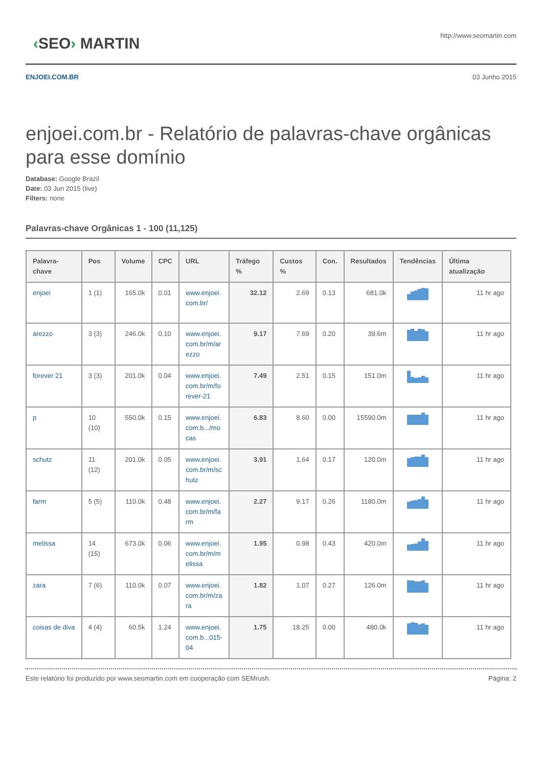‹SEO› MARTIN
http://www.seomartin.com
ENJOEI.COM.BR 03 Junho 2015
enjoei.com.br - Relatório de palavras-chave orgânicas para esse domínio
Database: Google Brazil
Date: 03 Jun 2015 (live)
Filters: none
Palavras-chave Orgânicas 1 - 100 (11,125)
| Palavra-chave | Pos | Volume | CPC | URL | Tráfego % | Custos % | Con. | Resultados | Tendências | Última atualização |
| --- | --- | --- | --- | --- | --- | --- | --- | --- | --- | --- |
| enjoei | 1 (1) | 165.0k | 0.01 | www.enjoei. com.br/ | 32.12 | 2.69 | 0.13 | 681.0k | | 11 hr ago |
| arezzo | 3 (3) | 246.0k | 0.10 | www.enjoei. com.br/m/ar ezzo | 9.17 | 7.69 | 0.20 | 39.6m | | 11 hr ago |
| forever 21 | 3 (3) | 201.0k | 0.04 | www.enjoei. com.br/m/fo rever-21 | 7.49 | 2.51 | 0.15 | 151.0m | | 11 hr ago |
| p | 10 (10) | 550.0k | 0.15 | www.enjoei. com.b.../mo cas | 6.83 | 8.60 | 0.00 | 15590.0m | | 11 hr ago |
| schutz | 11 (12) | 201.0k | 0.05 | www.enjoei. com.br/m/sc hutz | 3.91 | 1.64 | 0.17 | 120.0m | | 11 hr ago |
| farm | 5 (5) | 110.0k | 0.48 | www.enjoei. com.br/m/fa rm | 2.27 | 9.17 | 0.26 | 1180.0m | | 11 hr ago |
| melissa | 14 (15) | 673.0k | 0.06 | www.enjoei. com.br/m/m elissa | 1.95 | 0.98 | 0.43 | 420.0m | | 11 hr ago |
| zara | 7 (6) | 110.0k | 0.07 | www.enjoei. com.br/m/za ra | 1.82 | 1.07 | 0.27 | 126.0m | | 11 hr ago |
| coisas de diva | 4 (4) | 60.5k | 1.24 | www.enjoei. com.b...015- 04 | 1.75 | 18.25 | 0.00 | 480.0k | | 11 hr ago |
Este relatório foi produzido por www.seomartin.com em cooperação com SEMrush. Página: 2